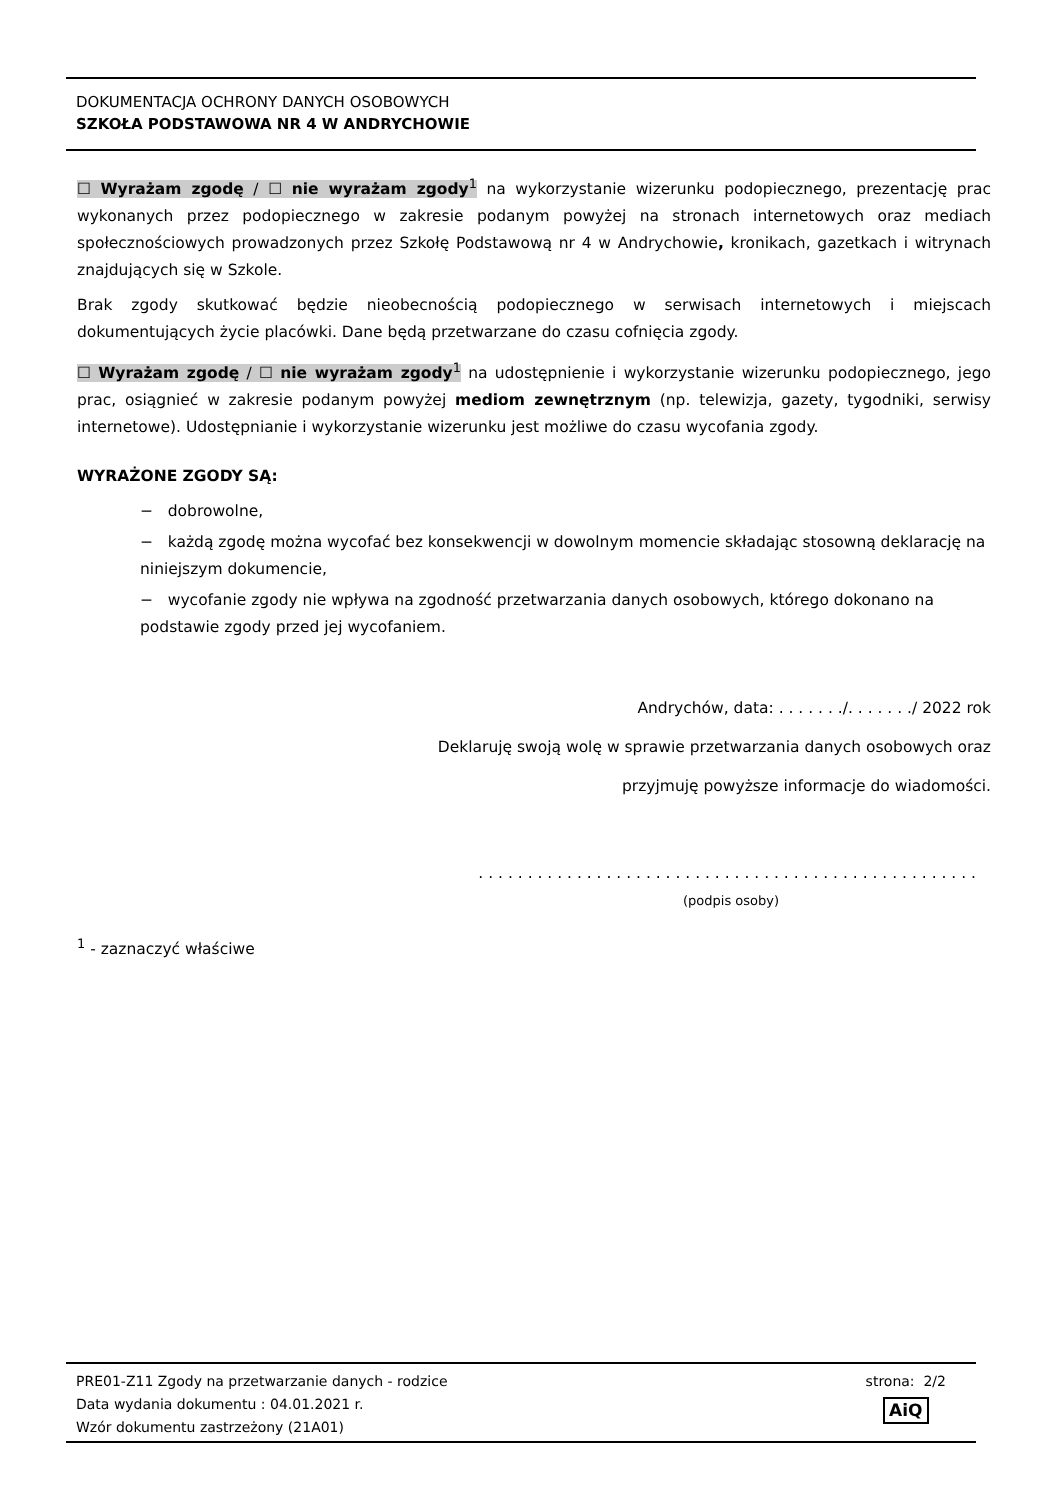DOKUMENTACJA OCHRONY DANYCH OSOBOWYCH
SZKOŁA PODSTAWOWA NR 4 W ANDRYCHOWIE
☐ Wyrażam zgodę / ☐ nie wyrażam zgody<sup>1</sup> na wykorzystanie wizerunku podopiecznego, prezentację prac wykonanych przez podopiecznego w zakresie podanym powyżej na stronach internetowych oraz mediach społecznościowych prowadzonych przez Szkołę Podstawową nr 4 w Andrychowie, kronikach, gazetkach i witrynach znajdujących się w Szkole.
Brak zgody skutkować będzie nieobecnością podopiecznego w serwisach internetowych i miejscach dokumentujących życie placówki. Dane będą przetwarzane do czasu cofnięcia zgody.
☐ Wyrażam zgodę / ☐ nie wyrażam zgody<sup>1</sup> na udostępnienie i wykorzystanie wizerunku podopiecznego, jego prac, osiągnieć w zakresie podanym powyżej mediom zewnętrznym (np. telewizja, gazety, tygodniki, serwisy internetowe). Udostępnianie i wykorzystanie wizerunku jest możliwe do czasu wycofania zgody.
WYRAŻONE ZGODY SĄ:
− dobrowolne,
− każdą zgodę można wycofać bez konsekwencji w dowolnym momencie składając stosowną deklarację na niniejszym dokumencie,
− wycofanie zgody nie wpływa na zgodność przetwarzania danych osobowych, którego dokonano na podstawie zgody przed jej wycofaniem.
Andrychów, data: . . . . . . ./. . . . . . ./ 2022 rok
Deklaruję swoją wolę w sprawie przetwarzania danych osobowych oraz
przyjmuję powyższe informacje do wiadomości.
. . . . . . . . . . . . . . . . . . . . . . . . . . . . . . . . . . . . . . . . . . . . . . . . . . .
(podpis osoby)
<sup>1</sup> - zaznaczyć właściwe
PRE01-Z11 Zgody na przetwarzanie danych - rodzice
Data wydania dokumentu : 04.01.2021 r.
Wzór dokumentu zastrzeżony (21A01)
strona: 2/2
AiQ